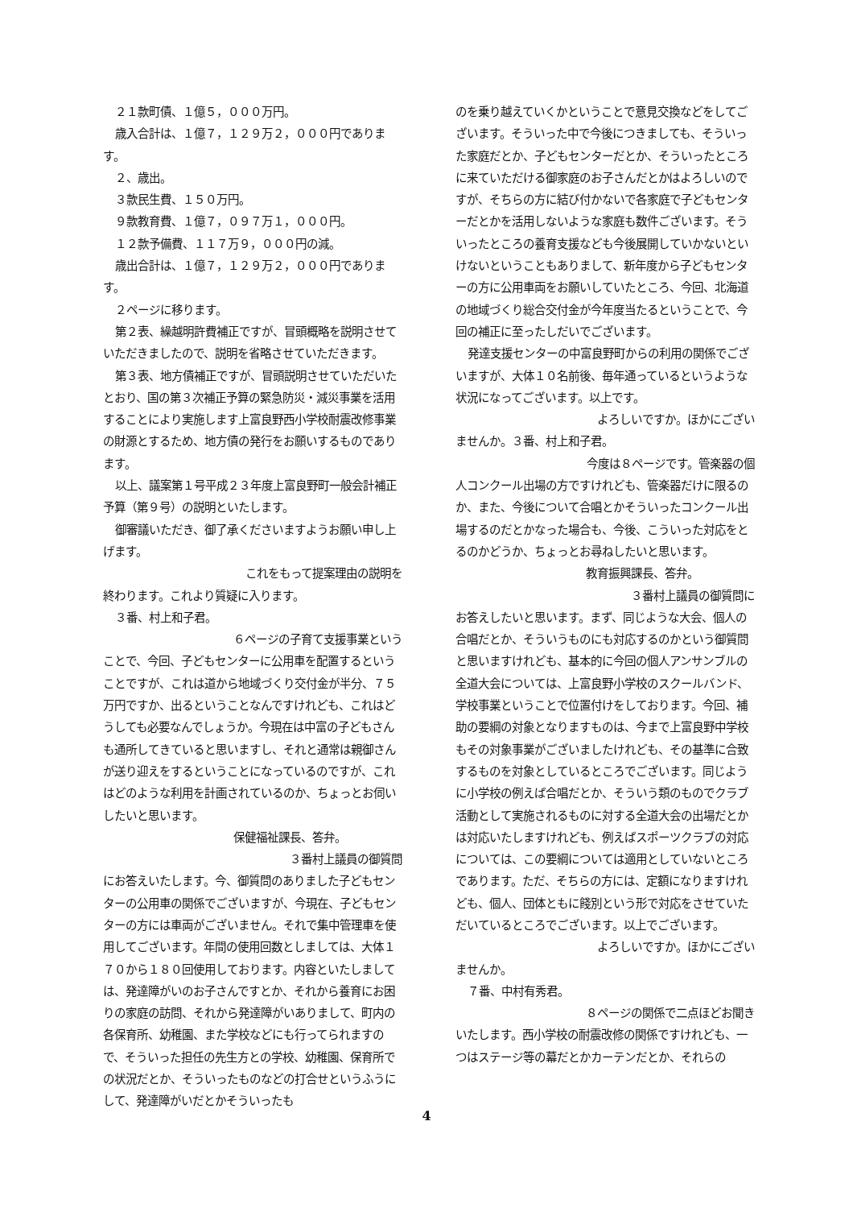２１款町債、１億５，０００万円。
歳入合計は、１億７，１２９万２，０００円であります。
２、歳出。
３款民生費、１５０万円。
９款教育費、１億７，０９７万１，０００円。
１２款予備費、１１７万９，０００円の減。
歳出合計は、１億７，１２９万２，０００円であります。
２ページに移ります。
第２表、繰越明許費補正ですが、冒頭概略を説明させていただきましたので、説明を省略させていただきます。
第３表、地方債補正ですが、冒頭説明させていただいたとおり、国の第３次補正予算の緊急防災・減災事業を活用することにより実施します上富良野西小学校耐震改修事業の財源とするため、地方債の発行をお願いするものであります。
以上、議案第１号平成２３年度上富良野町一般会計補正予算（第９号）の説明といたします。
御審議いただき、御了承くださいますようお願い申し上げます。
これをもって提案理由の説明を
終わります。これより質疑に入ります。
３番、村上和子君。
６ページの子育て支援事業という
ことで、今回、子どもセンターに公用車を配置するということですが、これは道から地域づくり交付金が半分、７５万円ですか、出るということなんですけれども、これはどうしても必要なんでしょうか。今現在は中富の子どもさんも通所してきていると思いますし、それと通常は親御さんが送り迎えをするということになっているのですが、これはどのような利用を計画されているのか、ちょっとお伺いしたいと思います。
保健福祉課長、答弁。
３番村上議員の御質問
にお答えいたします。今、御質問のありました子どもセンターの公用車の関係でございますが、今現在、子どもセンターの方には車両がございません。それで集中管理車を使用してございます。年間の使用回数としましては、大体１７０から１８０回使用しております。内容といたしましては、発達障がいのお子さんですとか、それから養育にお困りの家庭の訪問、それから発達障がいありまして、町内の各保育所、幼稚園、また学校などにも行ってられますので、そういった担任の先生方との学校、幼稚園、保育所での状況だとか、そういったものなどの打合せというふうにして、発達障がいだとかそういったも
のを乗り越えていくかということで意見交換などをしてございます。そういった中で今後につきましても、そういった家庭だとか、子どもセンターだとか、そういったところに来ていただける御家庭のお子さんだとかはよろしいのですが、そちらの方に結び付かないで各家庭で子どもセンターだとかを活用しないような家庭も数件ございます。そういったところの養育支援なども今後展開していかないといけないということもありまして、新年度から子どもセンターの方に公用車両をお願いしていたところ、今回、北海道の地域づくり総合交付金が今年度当たるということで、今回の補正に至ったしだいでございます。
発達支援センターの中富良野町からの利用の関係でございますが、大体１０名前後、毎年通っているというような状況になってございます。以上です。
よろしいですか。ほかにござい
ませんか。３番、村上和子君。
今度は８ページです。管楽器の個
人コンクール出場の方ですけれども、管楽器だけに限るのか、また、今後について合唱とかそういったコンクール出場するのだとかなった場合も、今後、こういった対応をとるのかどうか、ちょっとお尋ねしたいと思います。
教育振興課長、答弁。
３番村上議員の御質問に
お答えしたいと思います。まず、同じような大会、個人の合唱だとか、そういうものにも対応するのかという御質問と思いますけれども、基本的に今回の個人アンサンブルの全道大会については、上富良野小学校のスクールバンド、学校事業ということで位置付けをしております。今回、補助の要綱の対象となりますものは、今まで上富良野中学校もその対象事業がございましたけれども、その基準に合致するものを対象としているところでございます。同じように小学校の例えば合唱だとか、そういう類のものでクラブ活動として実施されるものに対する全道大会の出場だとかは対応いたしますけれども、例えばスポーツクラブの対応については、この要綱については適用としていないところであります。ただ、そちらの方には、定額になりますけれども、個人、団体ともに餞別という形で対応をさせていただいているところでございます。以上でございます。
よろしいですか。ほかにござい
ませんか。
７番、中村有秀君。
８ページの関係で二点ほどお聞き
いたします。西小学校の耐震改修の関係ですけれども、一つはステージ等の幕だとかカーテンだとか、それらの
4